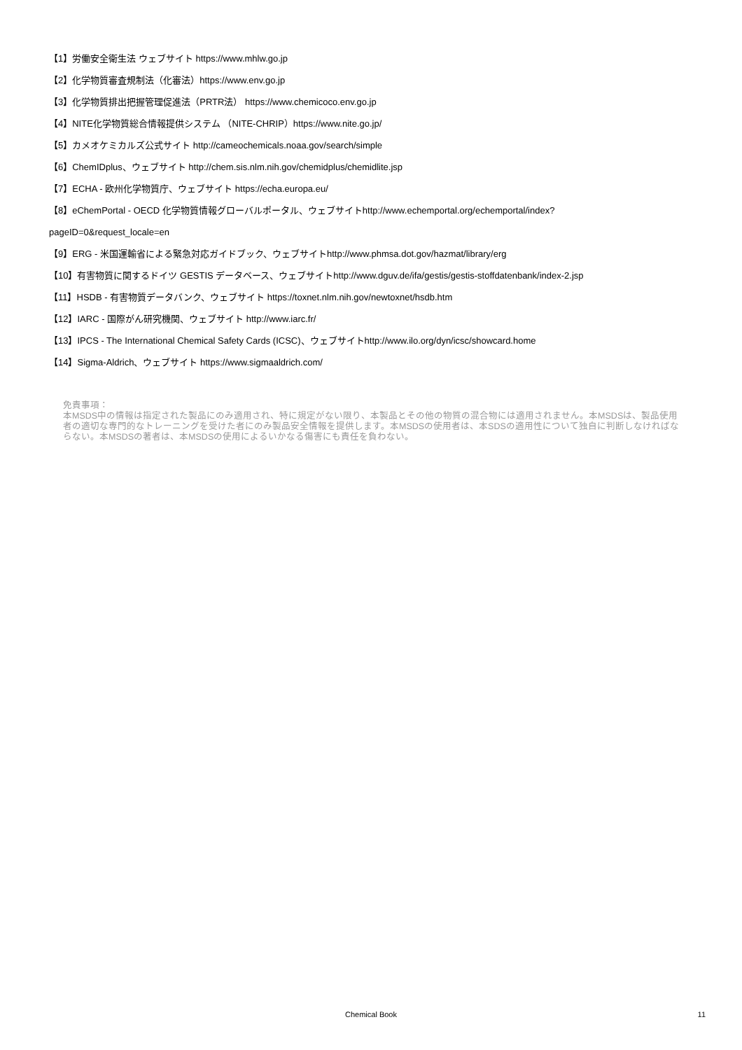【1】労働安全衛生法 ウェブサイト https://www.mhlw.go.jp
【2】化学物質審査規制法（化審法）https://www.env.go.jp
【3】化学物質排出把握管理促進法（PRTR法） https://www.chemicoco.env.go.jp
【4】NITE化学物質総合情報提供システム （NITE-CHRIP）https://www.nite.go.jp/
【5】カメオケミカルズ公式サイト http://cameochemicals.noaa.gov/search/simple
【6】ChemIDplus、ウェブサイト http://chem.sis.nlm.nih.gov/chemidplus/chemidlite.jsp
【7】ECHA - 欧州化学物質庁、ウェブサイト https://echa.europa.eu/
【8】eChemPortal - OECD 化学物質情報グローバルポータル、ウェブサイトhttp://www.echemportal.org/echemportal/index?
pageID=0&request_locale=en
【9】ERG - 米国運輸省による緊急対応ガイドブック、ウェブサイトhttp://www.phmsa.dot.gov/hazmat/library/erg
【10】有害物質に関するドイツ GESTIS データベース、ウェブサイトhttp://www.dguv.de/ifa/gestis/gestis-stoffdatenbank/index-2.jsp
【11】HSDB - 有害物質データバンク、ウェブサイト https://toxnet.nlm.nih.gov/newtoxnet/hsdb.htm
【12】IARC - 国際がん研究機関、ウェブサイト http://www.iarc.fr/
【13】IPCS - The International Chemical Safety Cards (ICSC)、ウェブサイトhttp://www.ilo.org/dyn/icsc/showcard.home
【14】Sigma-Aldrich、ウェブサイト https://www.sigmaaldrich.com/
免責事項：
本MSDS中の情報は指定された製品にのみ適用され、特に規定がない限り、本製品とその他の物質の混合物には適用されません。本MSDSは、製品使用者の適切な専門的なトレーニングを受けた者にのみ製品安全情報を提供します。本MSDSの使用者は、本SDSの適用性について独自に判断しなければならない。本MSDSの著者は、本MSDSの使用によるいかなる傷害にも責任を負わない。
Chemical Book
11